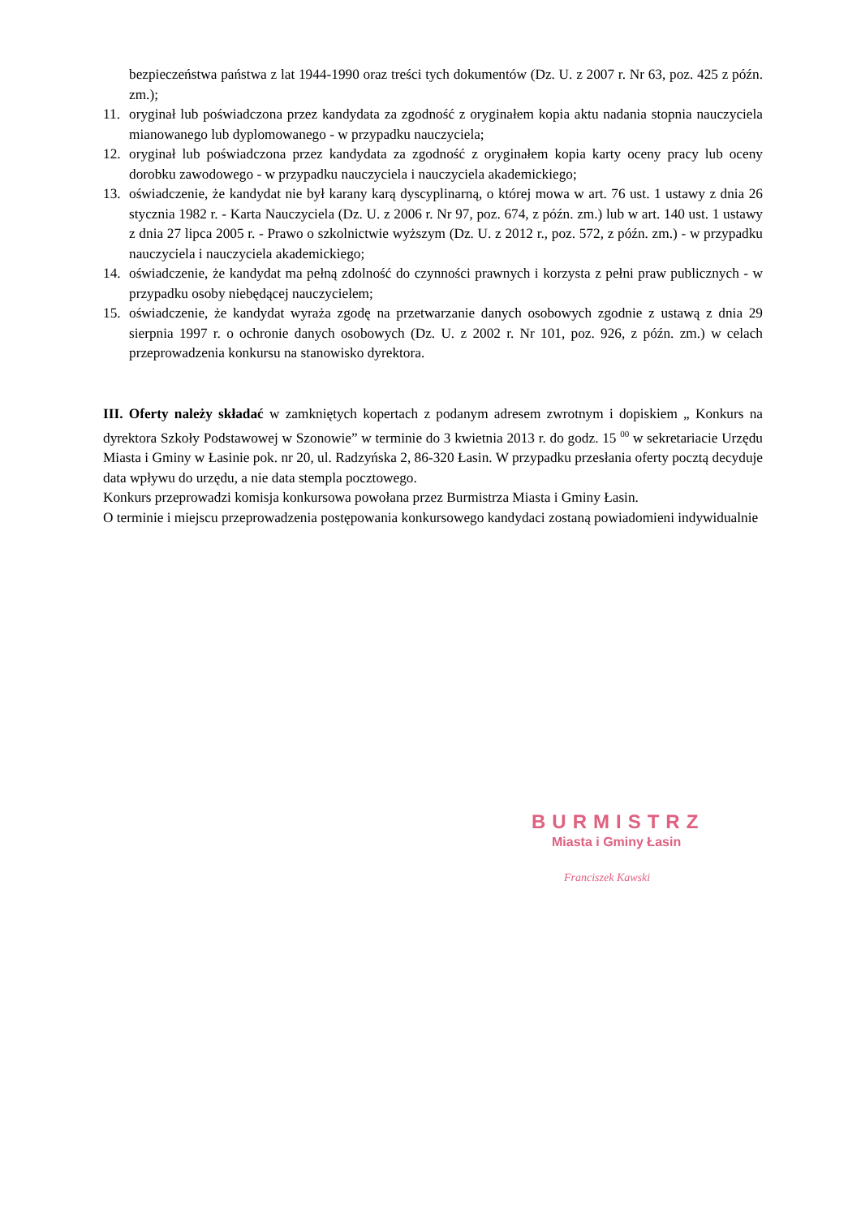bezpieczeństwa państwa z lat 1944-1990 oraz treści tych dokumentów (Dz. U. z 2007 r. Nr 63, poz. 425 z późn. zm.);
11. oryginał lub poświadczona przez kandydata za zgodność z oryginałem kopia aktu nadania stopnia nauczyciela mianowanego lub dyplomowanego - w przypadku nauczyciela;
12. oryginał lub poświadczona przez kandydata za zgodność z oryginałem kopia karty oceny pracy lub oceny dorobku zawodowego - w przypadku nauczyciela i nauczyciela akademickiego;
13. oświadczenie, że kandydat nie był karany karą dyscyplinarną, o której mowa w art. 76 ust. 1 ustawy z dnia 26 stycznia 1982 r. - Karta Nauczyciela (Dz. U. z 2006 r. Nr 97, poz. 674, z późn. zm.) lub w art. 140 ust. 1 ustawy z dnia 27 lipca 2005 r. - Prawo o szkolnictwie wyższym (Dz. U. z 2012 r., poz. 572, z późn. zm.) - w przypadku nauczyciela i nauczyciela akademickiego;
14. oświadczenie, że kandydat ma pełną zdolność do czynności prawnych i korzysta z pełni praw publicznych - w przypadku osoby niebędącej nauczycielem;
15. oświadczenie, że kandydat wyraża zgodę na przetwarzanie danych osobowych zgodnie z ustawą z dnia 29 sierpnia 1997 r. o ochronie danych osobowych (Dz. U. z 2002 r. Nr 101, poz. 926, z późn. zm.) w celach przeprowadzenia konkursu na stanowisko dyrektora.
III. Oferty należy składać w zamkniętych kopertach z podanym adresem zwrotnym i dopiskiem „ Konkurs na dyrektora Szkoły Podstawowej w Szonowie” w terminie do 3 kwietnia 2013 r. do godz. 15 <sup>00</sup> w sekretariacie Urzędu Miasta i Gminy w Łasinie pok. nr 20, ul. Radzyńska 2, 86-320 Łasin. W przypadku przesłania oferty pocztą decyduje data wpływu do urzędu, a nie data stempla pocztowego.
Konkurs przeprowadzi komisja konkursowa powołana przez Burmistrza Miasta i Gminy Łasin.
O terminie i miejscu przeprowadzenia postępowania konkursowego kandydaci zostaną powiadomieni indywidualnie
BURMISTRZ
Miasta i Gminy Łasin
Franciszek Kawski